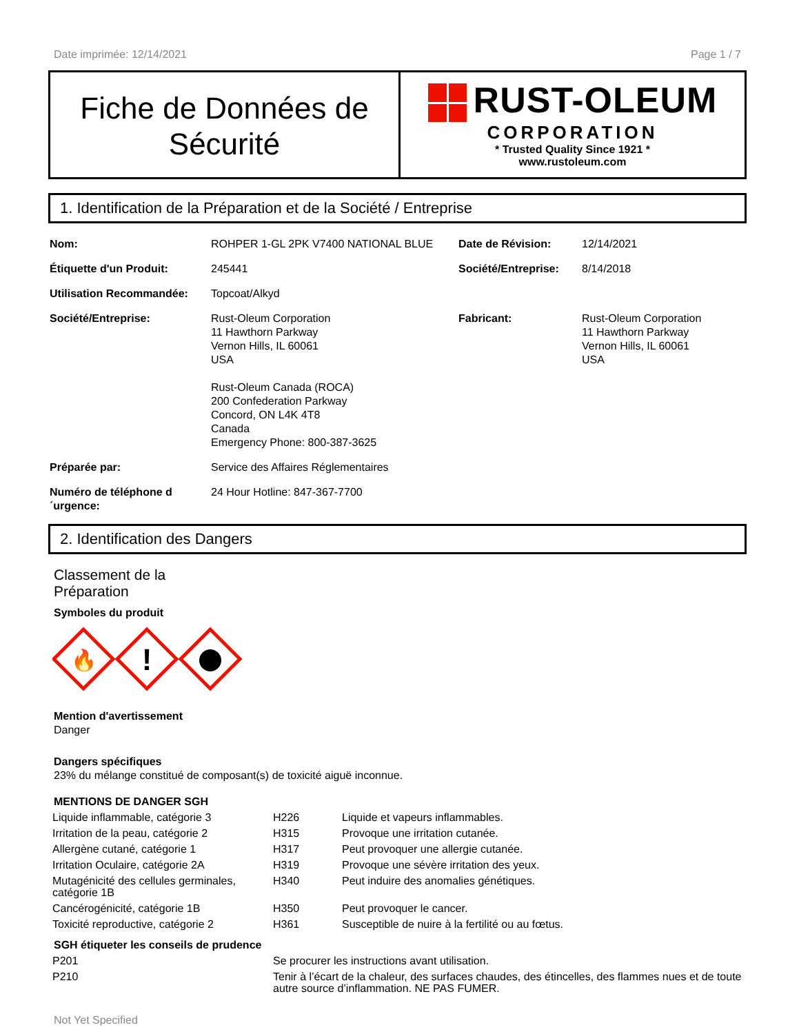Date imprimée: 12/14/2021 Page 1 / 7
Fiche de Données de Sécurité
RUST-OLEUM
CORPORATION
* Trusted Quality Since 1921 *
www.rustoleum.com
1. Identification de la Préparation et de la Société / Entreprise
| Nom: | ROHPER 1-GL 2PK V7400 NATIONAL BLUE | Date de Révision: | 12/14/2021 |
| Étiquette d'un Produit: | 245441 | Société/Entreprise: | 8/14/2018 |
| Utilisation Recommandée: | Topcoat/Alkyd | | |
| Société/Entreprise: | Rust-Oleum Corporation 11 Hawthorn Parkway Vernon Hills, IL 60061 USA Rust-Oleum Canada (ROCA) 200 Confederation Parkway Concord, ON L4K 4T8 Canada Emergency Phone: 800-387-3625 | Fabricant: | Rust-Oleum Corporation 11 Hawthorn Parkway Vernon Hills, IL 60061 USA |
| Préparée par: | Service des Affaires Réglementaires | | |
| Numéro de téléphone d ´urgence: | 24 Hour Hotline: 847-367-7700 | | |
2. Identification des Dangers
Classement de la
Préparation
Symboles du produit
🔥
!
Mention d'avertissement
Danger
Dangers spécifiques
23% du mélange constitué de composant(s) de toxicité aiguë inconnue.
MENTIONS DE DANGER SGH
| Liquide inflammable, catégorie 3 | H226 | Liquide et vapeurs inflammables. |
| Irritation de la peau, catégorie 2 | H315 | Provoque une irritation cutanée. |
| Allergène cutané, catégorie 1 | H317 | Peut provoquer une allergie cutanée. |
| Irritation Oculaire, catégorie 2A | H319 | Provoque une sévère irritation des yeux. |
| Mutagénicité des cellules germinales, catégorie 1B | H340 | Peut induire des anomalies génétiques. |
| Cancérogénicité, catégorie 1B | H350 | Peut provoquer le cancer. |
| Toxicité reproductive, catégorie 2 | H361 | Susceptible de nuire à la fertilité ou au fœtus. |
SGH étiqueter les conseils de prudence
| P201 | Se procurer les instructions avant utilisation. |
| P210 | Tenir à l’écart de la chaleur, des surfaces chaudes, des étincelles, des flammes nues et de toute autre source d’inflammation. NE PAS FUMER. |
Not Yet Specified